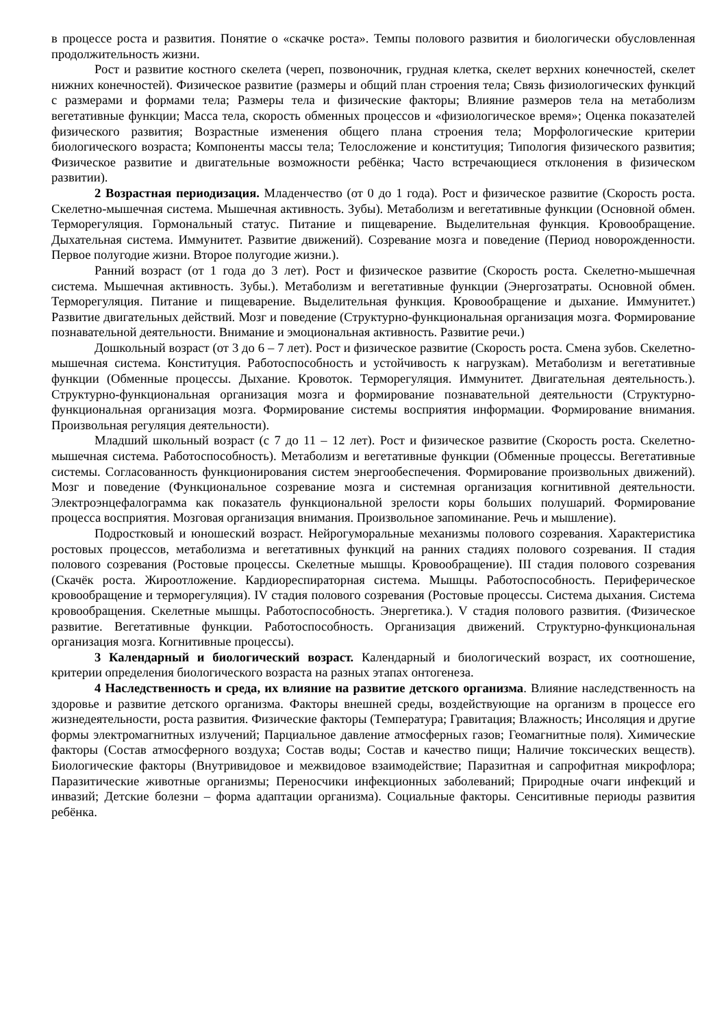в процессе роста и развития. Понятие о «скачке роста». Темпы полового развития и биологически обусловленная продолжительность жизни.
Рост и развитие костного скелета (череп, позвоночник, грудная клетка, скелет верхних конечностей, скелет нижних конечностей). Физическое развитие (размеры и общий план строения тела; Связь физиологических функций с размерами и формами тела; Размеры тела и физические факторы; Влияние размеров тела на метаболизм вегетативные функции; Масса тела, скорость обменных процессов и «физиологическое время»; Оценка показателей физического развития; Возрастные изменения общего плана строения тела; Морфологические критерии биологического возраста; Компоненты массы тела; Телосложение и конституция; Типология физического развития; Физическое развитие и двигательные возможности ребёнка; Часто встречающиеся отклонения в физическом развитии).
2 Возрастная периодизация. Младенчество (от 0 до 1 года). Рост и физическое развитие (Скорость роста. Скелетно-мышечная система. Мышечная активность. Зубы). Метаболизм и вегетативные функции (Основной обмен. Терморегуляция. Гормональный статус. Питание и пищеварение. Выделительная функция. Кровообращение. Дыхательная система. Иммунитет. Развитие движений). Созревание мозга и поведение (Период новорожденности. Первое полугодие жизни. Второе полугодие жизни.).
Ранний возраст (от 1 года до 3 лет). Рост и физическое развитие (Скорость роста. Скелетно-мышечная система. Мышечная активность. Зубы.). Метаболизм и вегетативные функции (Энергозатраты. Основной обмен. Терморегуляция. Питание и пищеварение. Выделительная функция. Кровообращение и дыхание. Иммунитет.) Развитие двигательных действий. Мозг и поведение (Структурно-функциональная организация мозга. Формирование познавательной деятельности. Внимание и эмоциональная активность. Развитие речи.)
Дошкольный возраст (от 3 до 6 – 7 лет). Рост и физическое развитие (Скорость роста. Смена зубов. Скелетно-мышечная система. Конституция. Работоспособность и устойчивость к нагрузкам). Метаболизм и вегетативные функции (Обменные процессы. Дыхание. Кровоток. Терморегуляция. Иммунитет. Двигательная деятельность.). Структурно-функциональная организация мозга и формирование познавательной деятельности (Структурно-функциональная организация мозга. Формирование системы восприятия информации. Формирование внимания. Произвольная регуляция деятельности).
Младший школьный возраст (с 7 до 11 – 12 лет). Рост и физическое развитие (Скорость роста. Скелетно-мышечная система. Работоспособность). Метаболизм и вегетативные функции (Обменные процессы. Вегетативные системы. Согласованность функционирования систем энергообеспечения. Формирование произвольных движений). Мозг и поведение (Функциональное созревание мозга и системная организация когнитивной деятельности. Электроэнцефалограмма как показатель функциональной зрелости коры больших полушарий. Формирование процесса восприятия. Мозговая организация внимания. Произвольное запоминание. Речь и мышление).
Подростковый и юношеский возраст. Нейрогуморальные механизмы полового созревания. Характеристика ростовых процессов, метаболизма и вегетативных функций на ранних стадиях полового созревания. II стадия полового созревания (Ростовые процессы. Скелетные мышцы. Кровообращение). III стадия полового созревания (Скачёк роста. Жироотложение. Кардиореспираторная система. Мышцы. Работоспособность. Периферическое кровообращение и терморегуляция). IV стадия полового созревания (Ростовые процессы. Система дыхания. Система кровообращения. Скелетные мышцы. Работоспособность. Энергетика.). V стадия полового развития. (Физическое развитие. Вегетативные функции. Работоспособность. Организация движений. Структурно-функциональная организация мозга. Когнитивные процессы).
3 Календарный и биологический возраст. Календарный и биологический возраст, их соотношение, критерии определения биологического возраста на разных этапах онтогенеза.
4 Наследственность и среда, их влияние на развитие детского организма. Влияние наследственность на здоровье и развитие детского организма. Факторы внешней среды, воздействующие на организм в процессе его жизнедеятельности, роста развития. Физические факторы (Температура; Гравитация; Влажность; Инсоляция и другие формы электромагнитных излучений; Парциальное давление атмосферных газов; Геомагнитные поля). Химические факторы (Состав атмосферного воздуха; Состав воды; Состав и качество пищи; Наличие токсических веществ). Биологические факторы (Внутривидовое и межвидовое взаимодействие; Паразитная и сапрофитная микрофлора; Паразитические животные организмы; Переносчики инфекционных заболеваний; Природные очаги инфекций и инвазий; Детские болезни – форма адаптации организма). Социальные факторы. Сенситивные периоды развития ребёнка.